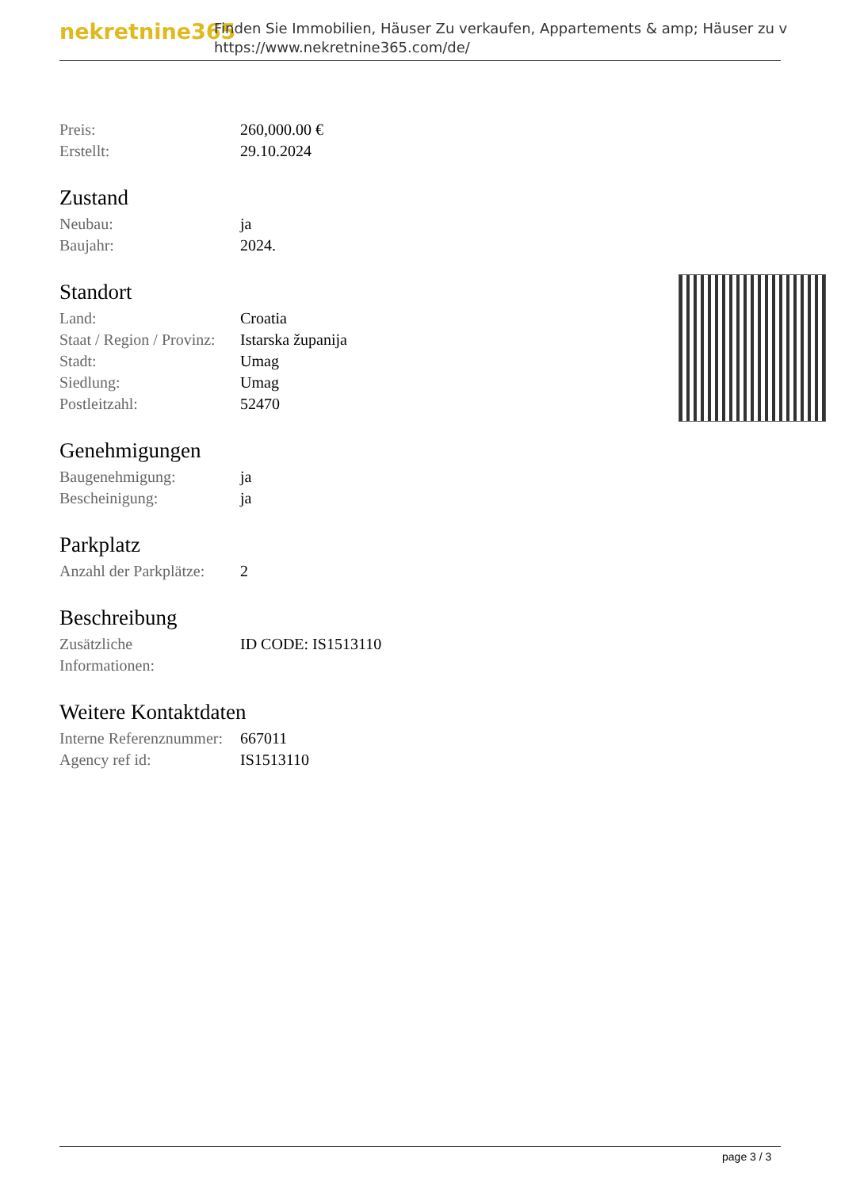nekretnine365
Finden Sie Immobilien, Häuser Zu verkaufen, Appartements & amp; Häuser zu v
https://www.nekretnine365.com/de/
| Preis: | 260,000.00 € |
| Erstellt: | 29.10.2024 |
Zustand
| Neubau: | ja |
| Baujahr: | 2024. |
Standort
| Land: | Croatia |
| Staat / Region / Provinz: | Istarska županija |
| Stadt: | Umag |
| Siedlung: | Umag |
| Postleitzahl: | 52470 |
Genehmigungen
| Baugenehmigung: | ja |
| Bescheinigung: | ja |
Parkplatz
| Anzahl der Parkplätze: | 2 |
Beschreibung
| Zusätzliche Informationen: | ID CODE: IS1513110 |
Weitere Kontaktdaten
| Interne Referenznummer: | 667011 |
| Agency ref id: | IS1513110 |
page 3 / 3